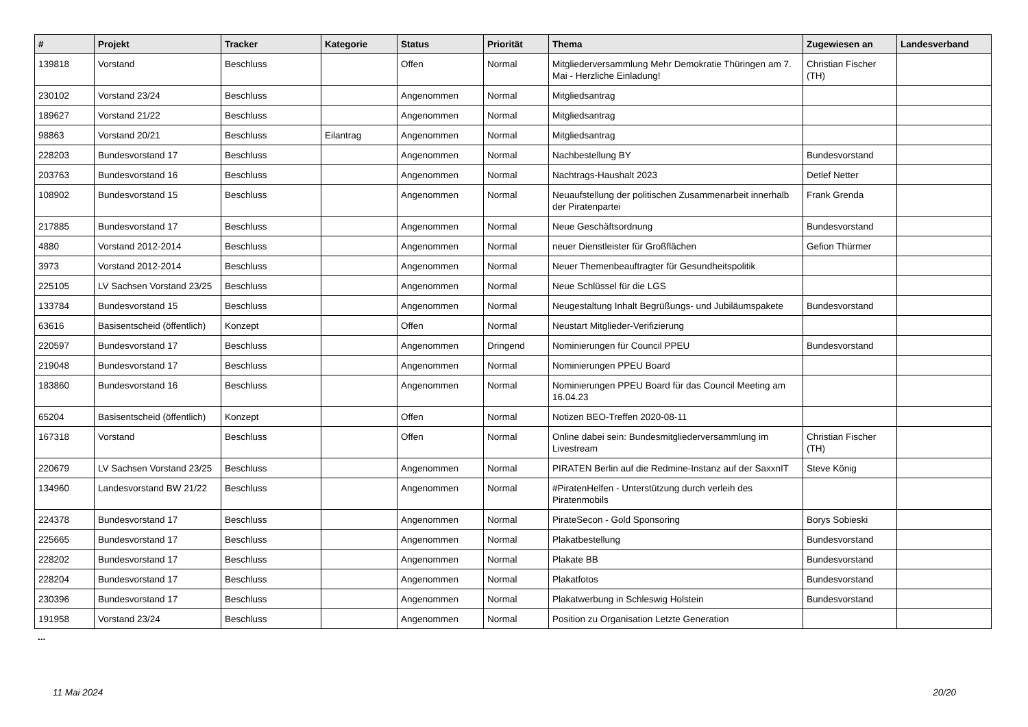| # | Projekt | Tracker | Kategorie | Status | Priorität | Thema | Zugewiesen an | Landesverband |
| --- | --- | --- | --- | --- | --- | --- | --- | --- |
| 139818 | Vorstand | Beschluss | | Offen | Normal | Mitgliederversammlung Mehr Demokratie Thüringen am 7. Mai - Herzliche Einladung! | Christian Fischer (TH) | |
| 230102 | Vorstand 23/24 | Beschluss | | Angenommen | Normal | Mitgliedsantrag | | |
| 189627 | Vorstand 21/22 | Beschluss | | Angenommen | Normal | Mitgliedsantrag | | |
| 98863 | Vorstand 20/21 | Beschluss | Eilantrag | Angenommen | Normal | Mitgliedsantrag | | |
| 228203 | Bundesvorstand 17 | Beschluss | | Angenommen | Normal | Nachbestellung BY | Bundesvorstand | |
| 203763 | Bundesvorstand 16 | Beschluss | | Angenommen | Normal | Nachtrags-Haushalt 2023 | Detlef Netter | |
| 108902 | Bundesvorstand 15 | Beschluss | | Angenommen | Normal | Neuaufstellung der politischen Zusammenarbeit innerhalb der Piratenpartei | Frank Grenda | |
| 217885 | Bundesvorstand 17 | Beschluss | | Angenommen | Normal | Neue Geschäftsordnung | Bundesvorstand | |
| 4880 | Vorstand 2012-2014 | Beschluss | | Angenommen | Normal | neuer Dienstleister für Großflächen | Gefion Thürmer | |
| 3973 | Vorstand 2012-2014 | Beschluss | | Angenommen | Normal | Neuer Themenbeauftragter für Gesundheitspolitik | | |
| 225105 | LV Sachsen Vorstand 23/25 | Beschluss | | Angenommen | Normal | Neue Schlüssel für die LGS | | |
| 133784 | Bundesvorstand 15 | Beschluss | | Angenommen | Normal | Neugestaltung Inhalt Begrüßungs- und Jubiläumspakete | Bundesvorstand | |
| 63616 | Basisentscheid (öffentlich) | Konzept | | Offen | Normal | Neustart Mitglieder-Verifizierung | | |
| 220597 | Bundesvorstand 17 | Beschluss | | Angenommen | Dringend | Nominierungen für Council PPEU | Bundesvorstand | |
| 219048 | Bundesvorstand 17 | Beschluss | | Angenommen | Normal | Nominierungen PPEU Board | | |
| 183860 | Bundesvorstand 16 | Beschluss | | Angenommen | Normal | Nominierungen PPEU Board für das Council Meeting am 16.04.23 | | |
| 65204 | Basisentscheid (öffentlich) | Konzept | | Offen | Normal | Notizen BEO-Treffen 2020-08-11 | | |
| 167318 | Vorstand | Beschluss | | Offen | Normal | Online dabei sein: Bundesmitgliederversammlung im Livestream | Christian Fischer (TH) | |
| 220679 | LV Sachsen Vorstand 23/25 | Beschluss | | Angenommen | Normal | PIRATEN Berlin auf die Redmine-Instanz auf der SaxxnIT | Steve König | |
| 134960 | Landesvorstand BW 21/22 | Beschluss | | Angenommen | Normal | #PiratenHelfen - Unterstützung durch verleih des Piratenmobils | | |
| 224378 | Bundesvorstand 17 | Beschluss | | Angenommen | Normal | PirateSecon - Gold Sponsoring | Borys Sobieski | |
| 225665 | Bundesvorstand 17 | Beschluss | | Angenommen | Normal | Plakatbestellung | Bundesvorstand | |
| 228202 | Bundesvorstand 17 | Beschluss | | Angenommen | Normal | Plakate BB | Bundesvorstand | |
| 228204 | Bundesvorstand 17 | Beschluss | | Angenommen | Normal | Plakatfotos | Bundesvorstand | |
| 230396 | Bundesvorstand 17 | Beschluss | | Angenommen | Normal | Plakatwerbung in Schleswig Holstein | Bundesvorstand | |
| 191958 | Vorstand 23/24 | Beschluss | | Angenommen | Normal | Position zu Organisation Letzte Generation | | |
...
11 Mai 2024 20/20